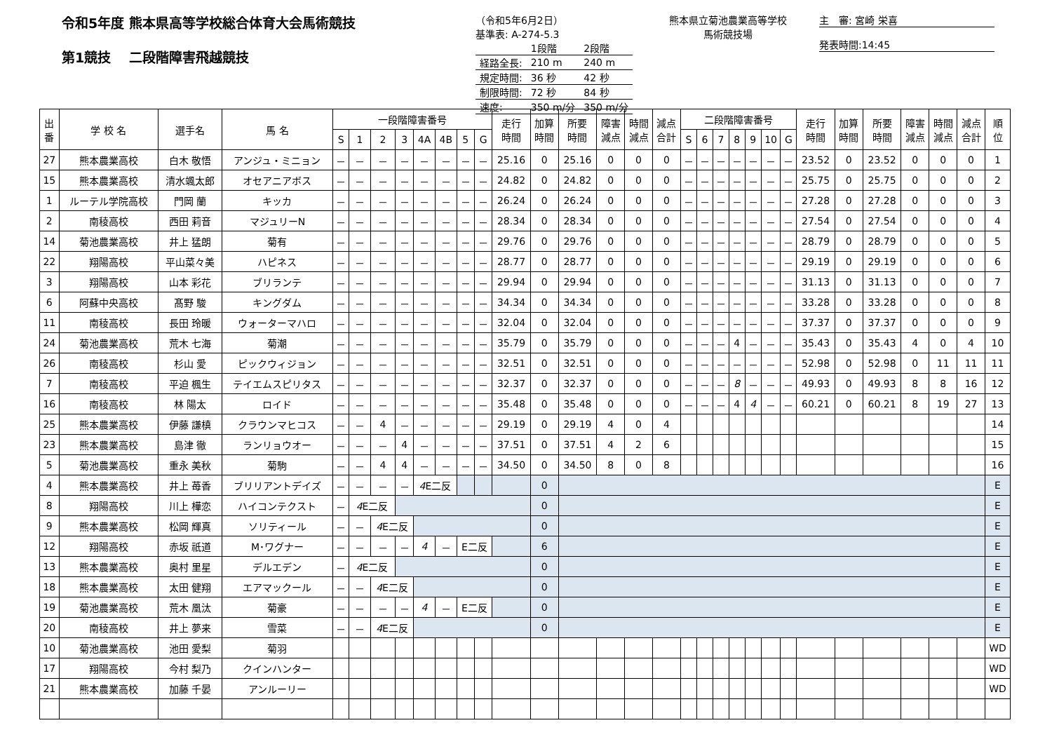令和5年度 熊本県高等学校総合体育大会馬術競技
第1競技　 二段階障害飛越競技
（令和5年6月2日）
基準表: A-274-5.3
| | 1段階 | 2段階 |
| 経路全長: | 210 m | 240 m |
| 規定時間: | 36 秒 | 42 秒 |
| 制限時間: | 72 秒 | 84 秒 |
| 速度: | 350 m/分 | 350 m/分 |
熊本県立菊池農業高等学校
馬術競技場
主　審: 宮崎 栄喜
発表時間:14:45
| 出 番 | 学 校 名 | 選手名 | 馬 名 | 一段階障害番号 | | | | | | | | 走行 時間 | 加算 時間 | 所要 時間 | 障害 減点 | 時間 減点 | 減点 合計 | 二段階障害番号 | | | | | | | 走行 時間 | 加算 時間 | 所要 時間 | 障害 減点 | 時間 減点 | 減点 合計 | 順 位 |
| --- | --- | --- | --- | --- | --- | --- | --- | --- | --- | --- | --- | --- | --- | --- | --- | --- | --- | --- | --- | --- | --- | --- | --- | --- | --- | --- | --- | --- | --- | --- | --- |
| | | | | S | 1 | 2 | 3 | 4A | 4B | 5 | G | | | | | | | S | 6 | 7 | 8 | 9 | 10 | G | | | | | | | |
| 27 | 熊本農業高校 | 白木 敬悟 | アンジュ・ミニョン | － | － | － | － | － | － | － | － | 25.16 | 0 | 25.16 | 0 | 0 | 0 | － | － | － | － | － | － | － | 23.52 | 0 | 23.52 | 0 | 0 | 0 | 1 |
| 15 | 熊本農業高校 | 清水颯太郎 | オセアニアボス | － | － | － | － | － | － | － | － | 24.82 | 0 | 24.82 | 0 | 0 | 0 | － | － | － | － | － | － | － | 25.75 | 0 | 25.75 | 0 | 0 | 0 | 2 |
| 1 | ルーテル学院高校 | 門岡 蘭 | キッカ | － | － | － | － | － | － | － | － | 26.24 | 0 | 26.24 | 0 | 0 | 0 | － | － | － | － | － | － | － | 27.28 | 0 | 27.28 | 0 | 0 | 0 | 3 |
| 2 | 南稜高校 | 西田 莉音 | マジュリーN | － | － | － | － | － | － | － | － | 28.34 | 0 | 28.34 | 0 | 0 | 0 | － | － | － | － | － | － | － | 27.54 | 0 | 27.54 | 0 | 0 | 0 | 4 |
| 14 | 菊池農業高校 | 井上 猛朗 | 菊有 | － | － | － | － | － | － | － | － | 29.76 | 0 | 29.76 | 0 | 0 | 0 | － | － | － | － | － | － | － | 28.79 | 0 | 28.79 | 0 | 0 | 0 | 5 |
| 22 | 翔陽高校 | 平山菜々美 | ハピネス | － | － | － | － | － | － | － | － | 28.77 | 0 | 28.77 | 0 | 0 | 0 | － | － | － | － | － | － | － | 29.19 | 0 | 29.19 | 0 | 0 | 0 | 6 |
| 3 | 翔陽高校 | 山本 彩花 | ブリランテ | － | － | － | － | － | － | － | － | 29.94 | 0 | 29.94 | 0 | 0 | 0 | － | － | － | － | － | － | － | 31.13 | 0 | 31.13 | 0 | 0 | 0 | 7 |
| 6 | 阿蘇中央高校 | 髙野 駿 | キングダム | － | － | － | － | － | － | － | － | 34.34 | 0 | 34.34 | 0 | 0 | 0 | － | － | － | － | － | － | － | 33.28 | 0 | 33.28 | 0 | 0 | 0 | 8 |
| 11 | 南稜高校 | 長田 玲暖 | ウォーターマハロ | － | － | － | － | － | － | － | － | 32.04 | 0 | 32.04 | 0 | 0 | 0 | － | － | － | － | － | － | － | 37.37 | 0 | 37.37 | 0 | 0 | 0 | 9 |
| 24 | 菊池農業高校 | 荒木 七海 | 菊潮 | － | － | － | － | － | － | － | － | 35.79 | 0 | 35.79 | 0 | 0 | 0 | － | － | － | 4 | － | － | － | 35.43 | 0 | 35.43 | 4 | 0 | 4 | 10 |
| 26 | 南稜高校 | 杉山 愛 | ピックウィジョン | － | － | － | － | － | － | － | － | 32.51 | 0 | 32.51 | 0 | 0 | 0 | － | － | － | － | － | － | － | 52.98 | 0 | 52.98 | 0 | 11 | 11 | 11 |
| 7 | 南稜高校 | 平迫 楓生 | テイエムスピリタス | － | － | － | － | － | － | － | － | 32.37 | 0 | 32.37 | 0 | 0 | 0 | － | － | － | 8 | － | － | － | 49.93 | 0 | 49.93 | 8 | 8 | 16 | 12 |
| 16 | 南稜高校 | 林 陽太 | ロイド | － | － | － | － | － | － | － | － | 35.48 | 0 | 35.48 | 0 | 0 | 0 | － | － | － | 4 | 4 | － | － | 60.21 | 0 | 60.21 | 8 | 19 | 27 | 13 |
| 25 | 熊本農業高校 | 伊藤 謙槙 | クラウンマヒコス | － | － | 4 | － | － | － | － | － | 29.19 | 0 | 29.19 | 4 | 0 | 4 | | | | | | | | | | | | | | 14 |
| 23 | 熊本農業高校 | 島津 徹 | ランリョウオー | － | － | － | 4 | － | － | － | － | 37.51 | 0 | 37.51 | 4 | 2 | 6 | | | | | | | | | | | | | | 15 |
| 5 | 菊池農業高校 | 重永 美秋 | 菊駒 | － | － | 4 | 4 | － | － | － | － | 34.50 | 0 | 34.50 | 8 | 0 | 8 | | | | | | | | | | | | | | 16 |
| 4 | 熊本農業高校 | 井上 苺香 | ブリリアントデイズ | － | － | － | － | 4 E二反 | | | | | 0 | | | | | | | | | | | | | | | | | | E |
| 8 | 翔陽高校 | 川上 樺恋 | ハイコンテクスト | － | 4 E二反 | | | | | | | | 0 | | | | | | | | | | | | | | | | | | E |
| 9 | 熊本農業高校 | 松岡 輝真 | ソリティール | － | － | 4 E二反 | | | | | | | 0 | | | | | | | | | | | | | | | | | | E |
| 12 | 翔陽高校 | 赤坂 祇道 | M･ワグナー | － | － | － | － | 4 | － | E二反 | | | 6 | | | | | | | | | | | | | | | | | | E |
| 13 | 熊本農業高校 | 奥村 里星 | デルエデン | － | 4 E二反 | | | | | | | | 0 | | | | | | | | | | | | | | | | | | E |
| 18 | 熊本農業高校 | 太田 健翔 | エアマックール | － | － | 4 E二反 | | | | | | | 0 | | | | | | | | | | | | | | | | | | E |
| 19 | 菊池農業高校 | 荒木 凰汰 | 菊豪 | － | － | － | － | 4 | － | E二反 | | | 0 | | | | | | | | | | | | | | | | | | E |
| 20 | 南稜高校 | 井上 夢来 | 雪菜 | － | － | 4 E二反 | | | | | | | 0 | | | | | | | | | | | | | | | | | | E |
| 10 | 菊池農業高校 | 池田 愛梨 | 菊羽 | | | | | | | | | | | | | | | | | | | | | | | | | | | | WD |
| 17 | 翔陽高校 | 今村 梨乃 | クインハンター | | | | | | | | | | | | | | | | | | | | | | | | | | | | WD |
| 21 | 熊本農業高校 | 加藤 千晏 | アンルーリー | | | | | | | | | | | | | | | | | | | | | | | | | | | | WD |